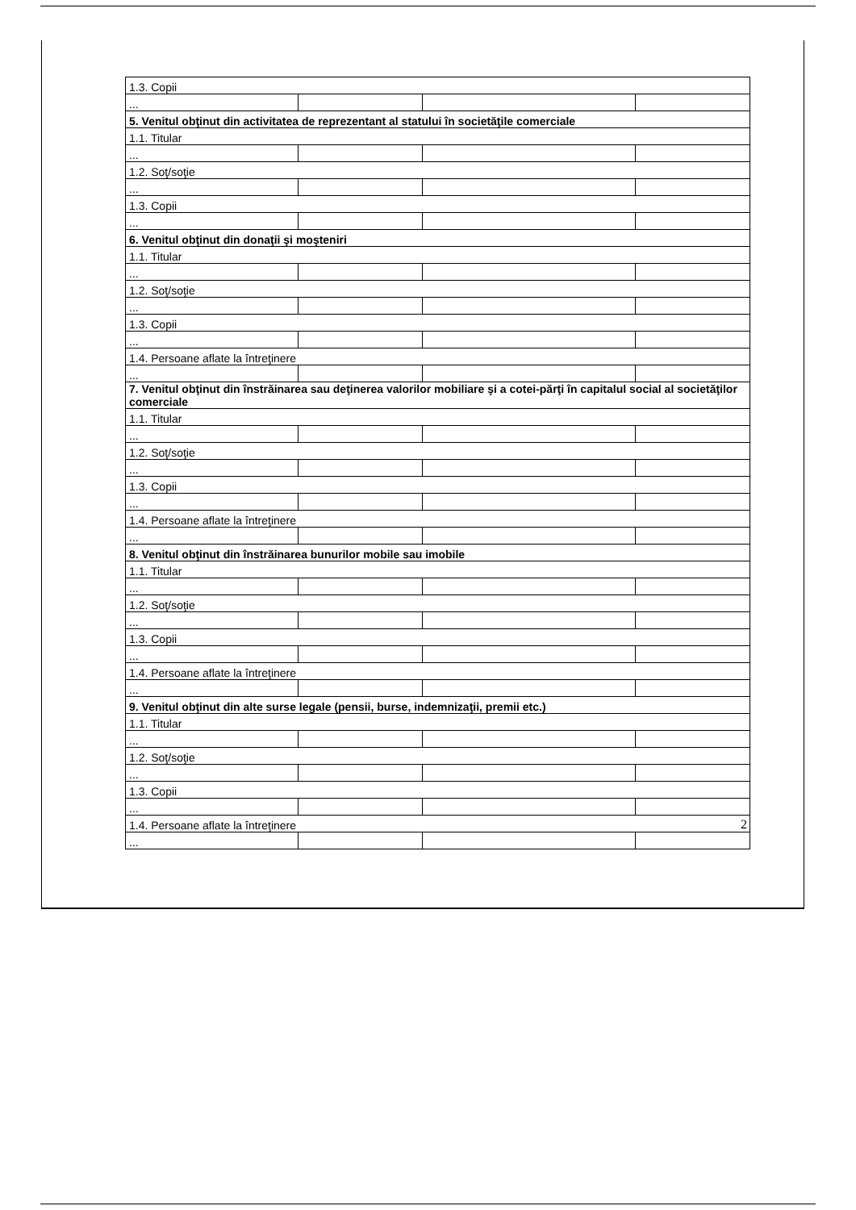| 1.3. Copii | | | |
| ... | | | |
| 5. Venitul obţinut din activitatea de reprezentant al statului în societăţile comerciale | | | |
| 1.1. Titular | | | |
| ... | | | |
| 1.2. Soţ/soţie | | | |
| ... | | | |
| 1.3. Copii | | | |
| ... | | | |
| 6. Venitul obţinut din donaţii şi moşteniri | | | |
| 1.1. Titular | | | |
| ... | | | |
| 1.2. Soţ/soţie | | | |
| ... | | | |
| 1.3. Copii | | | |
| ... | | | |
| 1.4. Persoane aflate la întreţinere | | | |
| ... | | | |
| 7. Venitul obţinut din înstrăinarea sau deţinerea valorilor mobiliare şi a cotei-părţi în capitalul social al societăţilor comerciale | | | |
| 1.1. Titular | | | |
| ... | | | |
| 1.2. Soţ/soţie | | | |
| ... | | | |
| 1.3. Copii | | | |
| ... | | | |
| 1.4. Persoane aflate la întreţinere | | | |
| ... | | | |
| 8. Venitul obţinut din înstrăinarea bunurilor mobile sau imobile | | | |
| 1.1. Titular | | | |
| ... | | | |
| 1.2. Soţ/soţie | | | |
| ... | | | |
| 1.3. Copii | | | |
| ... | | | |
| 1.4. Persoane aflate la întreţinere | | | |
| ... | | | |
| 9. Venitul obţinut din alte surse legale (pensii, burse, indemnizaţii, premii etc.) | | | |
| 1.1. Titular | | | |
| ... | | | |
| 1.2. Soţ/soţie | | | |
| ... | | | |
| 1.3. Copii | | | |
| ... | | | |
| 1.4. Persoane aflate la întreţinere | | | |
| ... | | | |
2